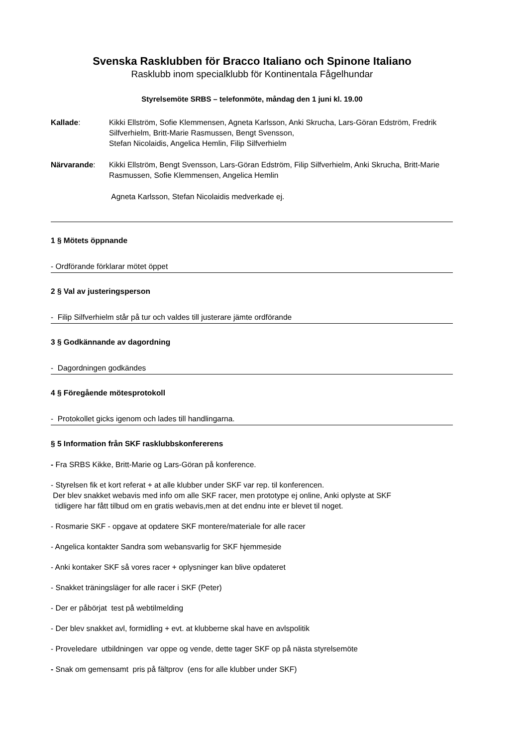Svenska Rasklubben för Bracco Italiano och Spinone Italiano
Rasklubb inom specialklubb för Kontinentala Fågelhundar
Styrelsemöte SRBS – telefonmöte, måndag den 1 juni kl. 19.00
Kallade: Kikki Ellström, Sofie Klemmensen, Agneta Karlsson, Anki Skrucha, Lars-Göran Edström, Fredrik Silfverhielm, Britt-Marie Rasmussen, Bengt Svensson,
Stefan Nicolaidis, Angelica Hemlin, Filip Silfverhielm
Närvarande: Kikki Ellström, Bengt Svensson, Lars-Göran Edström, Filip Silfverhielm, Anki Skrucha, Britt-Marie Rasmussen, Sofie Klemmensen, Angelica Hemlin
Agneta Karlsson, Stefan Nicolaidis medverkade ej.
1 § Mötets öppnande
- Ordförande förklarar mötet öppet
2 § Val av justeringsperson
- Filip Silfverhielm står på tur och valdes till justerare jämte ordförande
3 § Godkännande av dagordning
- Dagordningen godkändes
4 § Föregående mötesprotokoll
- Protokollet gicks igenom och lades till handlingarna.
§ 5 Information från SKF rasklubbskonfererens
- Fra SRBS Kikke, Britt-Marie og Lars-Göran på konference.
- Styrelsen fik et kort referat + at alle klubber under SKF var rep. til konferencen.
Der blev snakket webavis med info om alle SKF racer, men prototype ej online, Anki oplyste at SKF
tidligere har fått tilbud om en gratis webavis,men at det endnu inte er blevet til noget.
- Rosmarie SKF - opgave at opdatere SKF montere/materiale for alle racer
- Angelica kontakter Sandra som webansvarlig for SKF hjemmeside
- Anki kontaker SKF så vores racer + oplysninger kan blive opdateret
- Snakket träningsläger for alle racer i SKF (Peter)
- Der er påbörjat test på webtilmelding
- Der blev snakket avl, formidling + evt. at klubberne skal have en avlspolitik
- Proveledare utbildningen var oppe og vende, dette tager SKF op på nästa styrelsemöte
- Snak om gemensamt pris på fältprov (ens for alle klubber under SKF)